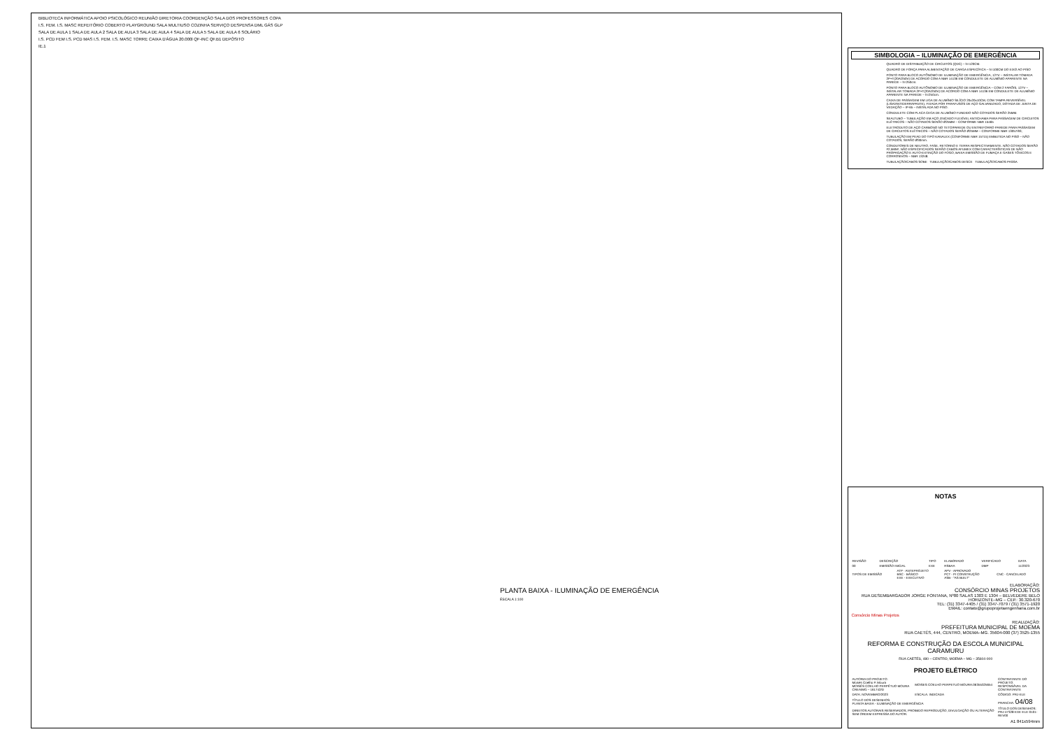BIBLIOTECA INFORMÁTICA APOIO PSICOLÓGICO REUNIÃO DIRETORIA COORDENÇÃO SALA DOS PROFESSORES COPA
I.S. FEM. I.S. MASC REFEITÓRIO COBERTO PLAYGROUND SALA MULTIUSO COZINHA SERVIÇO DESPENSA DML GÁS GLP
SALA DE AULA 1 SALA DE AULA 2 SALA DE AULA 3 SALA DE AULA 4 SALA DE AULA 5 SALA DE AULA 6 SOLÁRIO
I.S. PCD FEM I.S. PCD MAS I.S. FEM. I.S. MASC TORRE CAIXA D'ÁGUA 20.000l QF-INC QF.B1 DEPÓSITO
IE.1
PLANTA BAIXA - ILUMINAÇÃO DE EMERGÊNCIA
ESCALA 1:100
SIMBOLOGIA – ILUMINAÇÃO DE EMERGÊNCIA
QUADRO DE DISTRIBUIÇÃO DE CIRCUITOS (QDC) – h=120CM.
QUADRO DE FORÇA PARA ALIMENTAÇÃO DE CARGA ESPECÍFICA – h=100CM DO EIXO AO PISO
PONTO PARA BLOCO AUTÔNOMO DE ILUMINAÇÃO DE EMERGÊNCIA, 127V – INSTALAR TOMADA 2P+T(20A/250V) DE ACORDO COM A NBR 14136 EM CONDULETE DE ALUMÍNIO APARENTE NA PAREDE – h=250cm.
PONTO PARA BLOCO AUTÔNOMO DE ILUMINAÇÃO DE EMERGÊNCIA – COM 2 FARÓIS, 127V – INSTALAR TOMADA 2P+T(20A/250V) DE ACORDO COM A NBR 14136 EM CONDULETE DE ALUMÍNIO APARENTE NA PAREDE – h=250cm.
CAIXA DE PASSAGEM EM LIGA DE ALUMÍNIO SILÍCIO 20x20x10CM, COM TAMPA REVERSÍVEL (LISA/ANTIDERRAPANTE), FIXADA POR PARAFUSOS DE AÇO GALVANIZADO, DOTADA DE JUNTA DE VEDAÇÃO – IP-65 – INSTALADA NO PISO.
CONDULETE COM PLACA CEGA DE ALUMÍNIO FUNDIDO NÃO COTADOS SERÃO 25MM.
SEALTUBO – TUBULAÇÃO EM AÇO ZINCADO FLEXÍVEL ANTICHAMA PARA PASSAGEM DE CIRCUITOS ELÉTRICOS – NÃO COTADOS SERÃO Ø25MM – CONFORME NBR 15465
ELETRODUTO DE AÇO CARBONO NO TETO/PAREDE OU ENTREFORRO PAREDE PARA PASSAGEM DE CIRCUITOS ELÉTRICOS – NÃO COTADOS SERÃO Ø25MM – CONFORME NBR 13057/93;
TUBULAÇÃO EM PEAD DO TIPO KANALEX (CONFORME NBR 15715) EMBUTIDA NO PISO – NÃO COTADOS, SERÃO Ø30mm.
CONDUTORES DE NEUTRO, FASE, RETORNO E TERRA RESPECTIVAMENTE. NÃO COTADOS SERÃO #2,5MM², NÃO ESPECIFICADOS SERÃO CABOS AFUMEX COM CARACTERÍSTICAS DE NÃO PROPAGAÇÃO E AUTO-EXTINÇÃO DO FOGO, BAIXA EMISSÃO DE FUMAÇA E GASES TÓXICOS E CORROSIVOS – NBR 13248.
TUBULAÇÃO/CABOS SOBE TUBULAÇÃO/CABOS DESCE TUBULAÇÃO/CABOS PASSA
NOTAS
| REVISÃO | DESCRIÇÃO | TIPO | ELABORADO | VERIFICADO | DATA |
| --- | --- | --- | --- | --- | --- |
| 00 | EMISSÃO INICIAL | EXE | RSBAA | DMP | 11/2023 |
| TIPOS DE EMISSÃO | ATP - ANTEPROJETO BSC - BÁSICO EXE - EXECUTIVO | APV - APROVADO PCT - P/ CONSTRUÇÃO ASB - "AS BUILT" | CNC - CANCELADO |
ELABORAÇÃO:
CONSÓRCIO MINAS PROJETOS
RUA DESEMBARGADOR JORGE FONTANA, Nº80 SALAS 1303 E 1304 – BELVEDERE BELO HORIZONTE–MG – CEP.: 30.320-670
TEL: (31) 3347-4405 / (31) 3347-7079 / (31) 3571-1920
EMAIL: contato@grupoprojetaengenharia.com.br
Consórcio Minas Projetos
REALIZAÇÃO:
PREFEITURA MUNICIPAL DE MOEMA
RUA CAETÉS, 444, CENTRO, MOEMA–MG. 35604-000 (37) 3525-1355
REFORMA E CONSTRUÇÃO DA ESCOLA MUNICIPAL CARAMURU
RUA CAETÉS, 480 – CENTRO, MOEMA – MG – 35604-000
PROJETO ELÉTRICO
| AUTORIA DO PROJETO: Moisés Coelho P. Moura MOISÉS COELHO PERPÉTUO MOURA CREA/MG – 161742/D | MOISES COELHO PERPETUO MOURA:06355325654 | CONTRATANTE DO PROJETO: RESPONSÁVEL DA CONTRATANTE |
| DATA: NOVEMBRO/2023 | ESCALA: INDICADA | CÓDIGO: PRJ-ELE |
| TÍTULO DOS DESENHOS: PLANTA BAIXA - ILUMINAÇÃO DE EMERGÊNCIA | | PRANCHA: 04/08 |
| DIREITOS AUTORAIS RESERVADOS; PROIBIDO REPRODUÇÃO, DIVULGAÇÃO OU ALTERAÇÃO SEM ORDEM EXPRESSA DO AUTOR. | | TÍTULO DOS DESENHOS: PRJ-47328-EXE-ELE-0101-REV00 |
A1 841x594mm